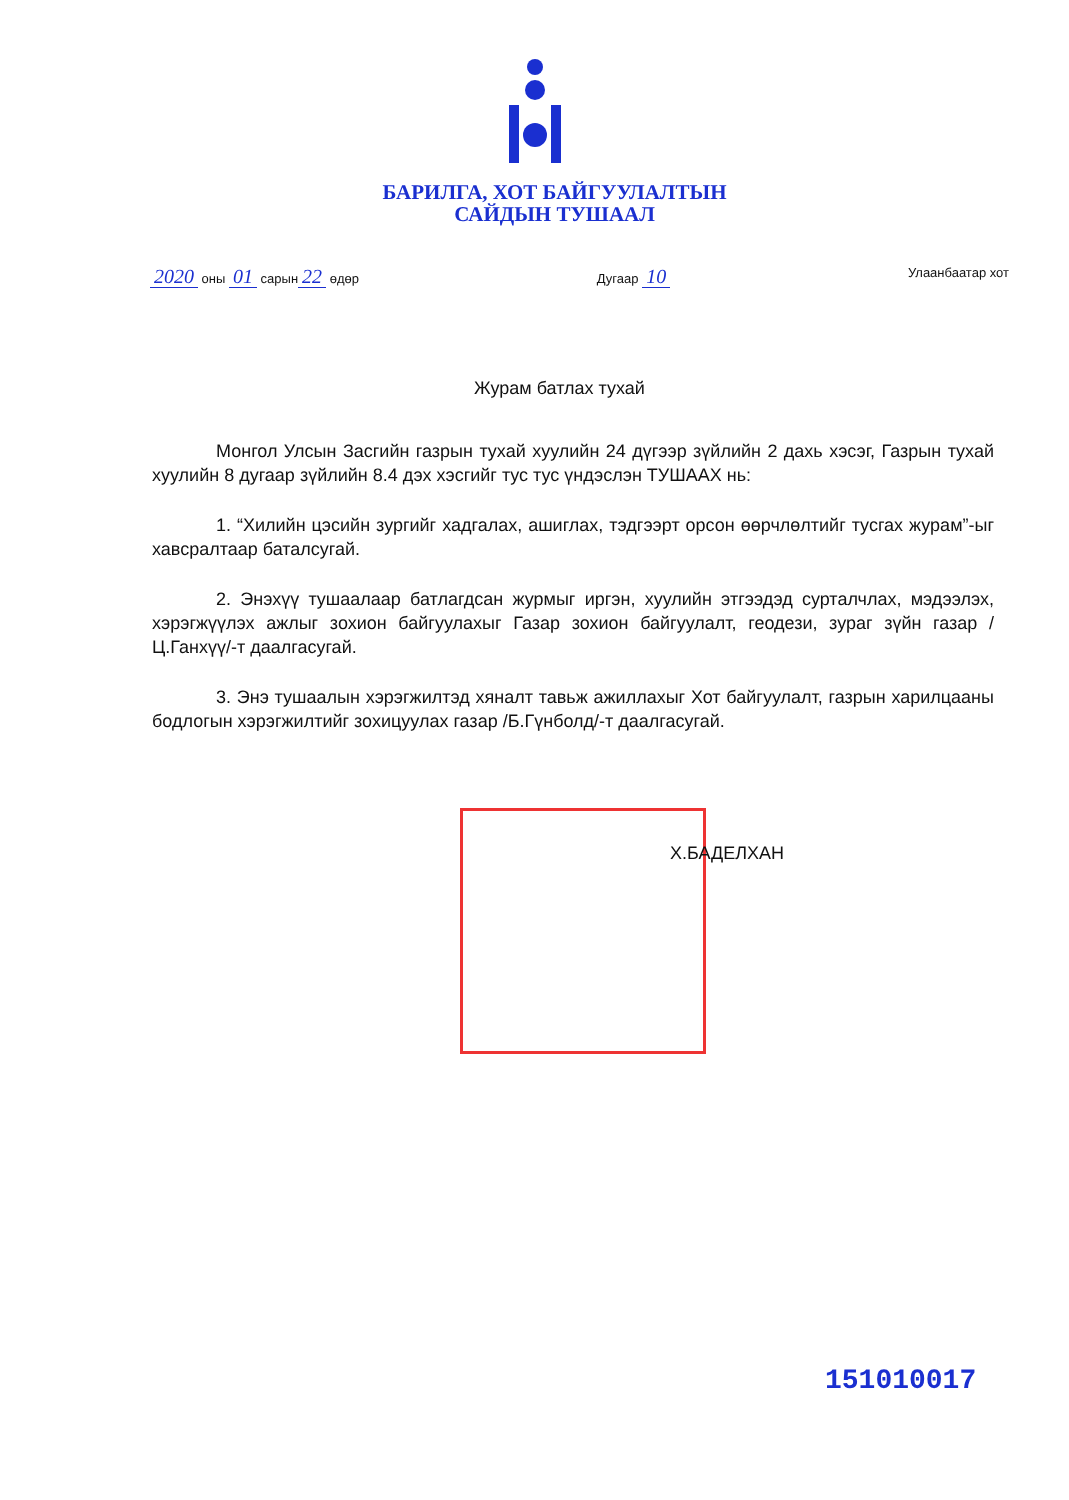БАРИЛГА, ХОТ БАЙГУУЛАЛТЫН
САЙДЫН ТУШААЛ
2020 оны 01 сарын 22 өдөр Дугаар 10 Улаанбаатар хот
Журам батлах тухай
Монгол Улсын Засгийн газрын тухай хуулийн 24 дүгээр зүйлийн 2 дахь хэсэг, Газрын тухай хуулийн 8 дугаар зүйлийн 8.4 дэх хэсгийг тус тус үндэслэн ТУШААХ нь:
1. “Хилийн цэсийн зургийг хадгалах, ашиглах, тэдгээрт орсон өөрчлөлтийг тусгах журам”-ыг хавсралтаар баталсугай.
2. Энэхүү тушаалаар батлагдсан журмыг иргэн, хуулийн этгээдэд сурталчлах, мэдээлэх, хэрэгжүүлэх ажлыг зохион байгуулахыг Газар зохион байгуулалт, геодези, зураг зүйн газар /Ц.Ганхүү/-т даалгасугай.
3. Энэ тушаалын хэрэгжилтэд хяналт тавьж ажиллахыг Хот байгуулалт, газрын харилцааны бодлогын хэрэгжилтийг зохицуулах газар /Б.Гүнболд/-т даалгасугай.
Х.БАДЕЛХАН
151010017